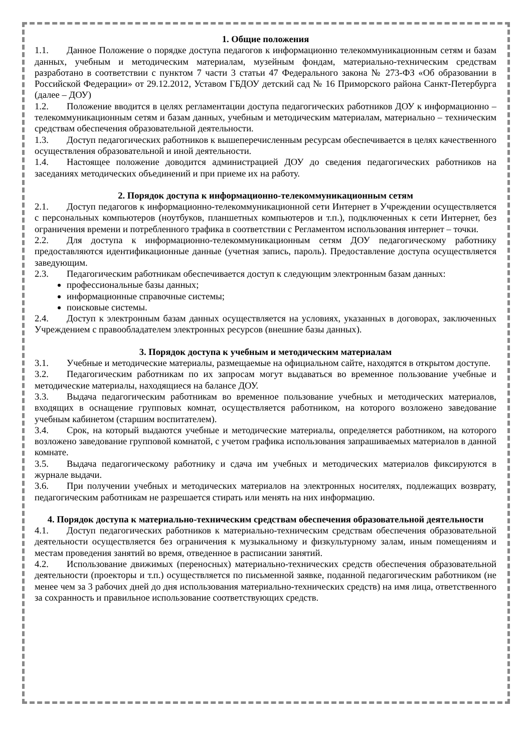1. Общие положения
1.1. Данное Положение о порядке доступа педагогов к информационно телекоммуникационным сетям и базам данных, учебным и методическим материалам, музейным фондам, материально-техническим средствам разработано в соответствии с пунктом 7 части 3 статьи 47 Федерального закона № 273-ФЗ «Об образовании в Российской Федерации» от 29.12.2012, Уставом ГБДОУ детский сад № 16 Приморского района Санкт-Петербурга (далее – ДОУ)
1.2. Положение вводится в целях регламентации доступа педагогических работников ДОУ к информационно – телекоммуникационным сетям и базам данных, учебным и методическим материалам, материально – техническим средствам обеспечения образовательной деятельности.
1.3. Доступ педагогических работников к вышеперечисленным ресурсам обеспечивается в целях качественного осуществления образовательной и иной деятельности.
1.4. Настоящее положение доводится администрацией ДОУ до сведения педагогических работников на заседаниях методических объединений и при приеме их на работу.
2. Порядок доступа к информационно-телекоммуникационным сетям
2.1. Доступ педагогов к информационно-телекоммуникационной сети Интернет в Учреждении осуществляется с персональных компьютеров (ноутбуков, планшетных компьютеров и т.п.), подключенных к сети Интернет, без ограничения времени и потребленного трафика в соответствии с Регламентом использования интернет – точки.
2.2. Для доступа к информационно-телекоммуникационным сетям ДОУ педагогическому работнику предоставляются идентификационные данные (учетная запись, пароль). Предоставление доступа осуществляется заведующим.
2.3. Педагогическим работникам обеспечивается доступ к следующим электронным базам данных:
профессиональные базы данных;
информационные справочные системы;
поисковые системы.
2.4. Доступ к электронным базам данных осуществляется на условиях, указанных в договорах, заключенных Учреждением с правообладателем электронных ресурсов (внешние базы данных).
3. Порядок доступа к учебным и методическим материалам
3.1. Учебные и методические материалы, размещаемые на официальном сайте, находятся в открытом доступе.
3.2. Педагогическим работникам по их запросам могут выдаваться во временное пользование учебные и методические материалы, находящиеся на балансе ДОУ.
3.3. Выдача педагогическим работникам во временное пользование учебных и методических материалов, входящих в оснащение групповых комнат, осуществляется работником, на которого возложено заведование учебным кабинетом (старшим воспитателем).
3.4. Срок, на который выдаются учебные и методические материалы, определяется работником, на которого возложено заведование групповой комнатой, с учетом графика использования запрашиваемых материалов в данной комнате.
3.5. Выдача педагогическому работнику и сдача им учебных и методических материалов фиксируются в журнале выдачи.
3.6. При получении учебных и методических материалов на электронных носителях, подлежащих возврату, педагогическим работникам не разрешается стирать или менять на них информацию.
4. Порядок доступа к материально-техническим средствам обеспечения образовательной деятельности
4.1. Доступ педагогических работников к материально-техническим средствам обеспечения образовательной деятельности осуществляется без ограничения к музыкальному и физкультурному залам, иным помещениям и местам проведения занятий во время, отведенное в расписании занятий.
4.2. Использование движимых (переносных) материально-технических средств обеспечения образовательной деятельности (проекторы и т.п.) осуществляется по письменной заявке, поданной педагогическим работником (не менее чем за 3 рабочих дней до дня использования материально-технических средств) на имя лица, ответственного за сохранность и правильное использование соответствующих средств.